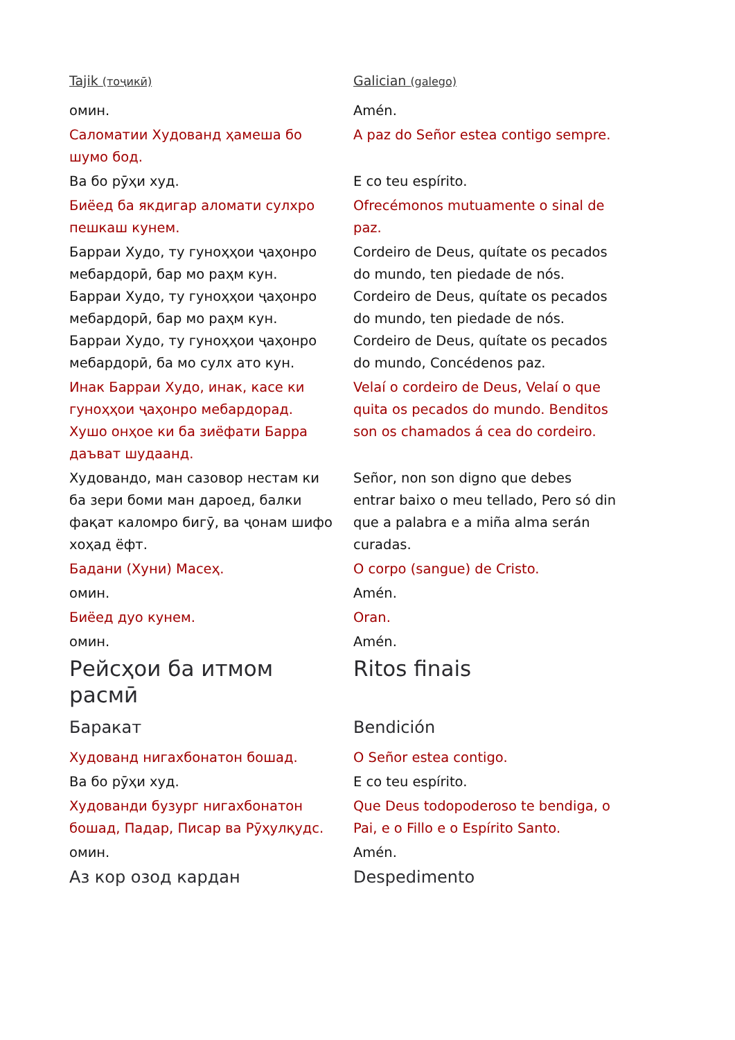| Tajik (тоҷикӣ) | Galician (galego) |
| омин. | Amén. |
| Саломатии Худованд ҳамеша бо шумо бод. | A paz do Señor estea contigo sempre. |
| Ва бо рӯҳи худ. | E co teu espírito. |
| Биёед ба якдигар аломати сулхро пешкаш кунем. | Ofrecémonos mutuamente o sinal de paz. |
| Барраи Худо, ту гуноҳҳои ҷаҳонро мебардорӣ, бар мо раҳм кун. Барраи Худо, ту гуноҳҳои ҷаҳонро мебардорӣ, бар мо раҳм кун. Барраи Худо, ту гуноҳҳои ҷаҳонро мебардорӣ, ба мо сулх ато кун. | Cordeiro de Deus, quítate os pecados do mundo, ten piedade de nós. Cordeiro de Deus, quítate os pecados do mundo, ten piedade de nós. Cordeiro de Deus, quítate os pecados do mundo, Concédenos paz. |
| Инак Барраи Худо, инак, касе ки гуноҳҳои ҷаҳонро мебардорад. Хушо онҳое ки ба зиёфати Барра даъват шудаанд. | Velaí o cordeiro de Deus, Velaí o que quita os pecados do mundo. Benditos son os chamados á cea do cordeiro. |
| Худовандо, ман сазовор нестам ки ба зери боми ман дароед, балки фақат каломро бигӯ, ва ҷонам шифо хоҳад ёфт. | Señor, non son digno que debes entrar baixo o meu tellado, Pero só din que a palabra e a miña alma serán curadas. |
| Бадани (Хуни) Масеҳ. | O corpo (sangue) de Cristo. |
| омин. | Amén. |
| Биёед дуо кунем. | Oran. |
| омин. | Amén. |
| Рейсҳои ба итмом расмӣ | Ritos finais |
| Баракат | Bendición |
| Худованд нигахбонатон бошад. | O Señor estea contigo. |
| Ва бо рӯҳи худ. | E co teu espírito. |
| Худованди бузург нигахбонатон бошад, Падар, Писар ва Рӯҳулқудс. | Que Deus todopoderoso te bendiga, o Pai, e o Fillo e o Espírito Santo. |
| омин. | Amén. |
| Аз кор озод кардан | Despedimento |